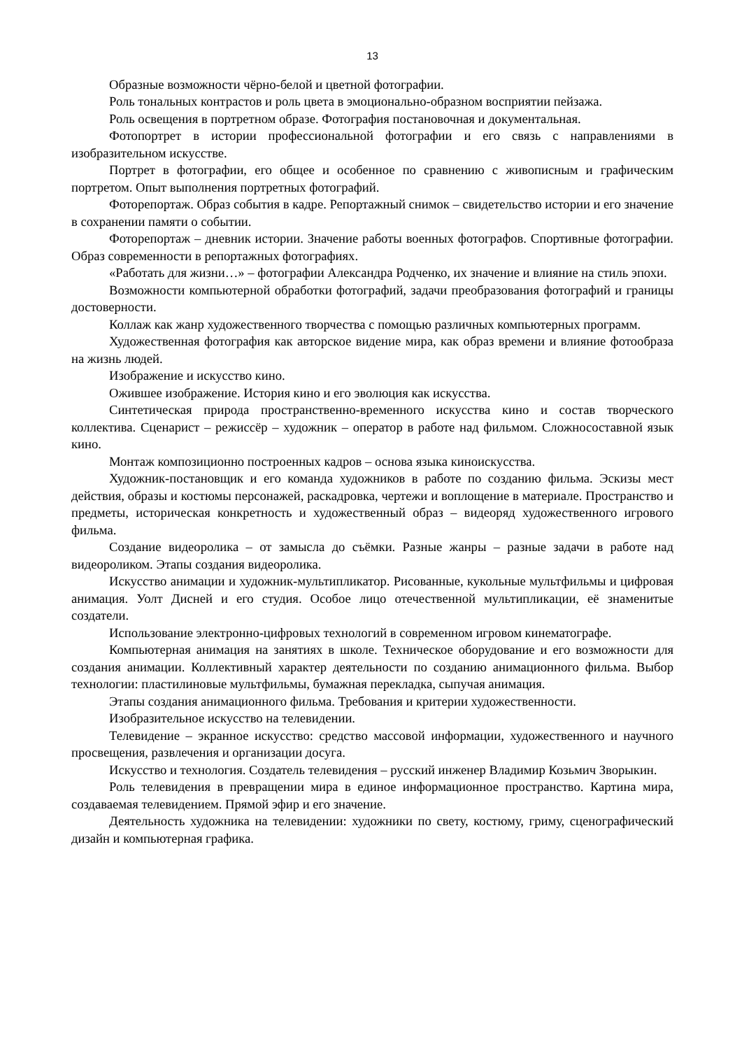13
Образные возможности чёрно-белой и цветной фотографии.
Роль тональных контрастов и роль цвета в эмоционально-образном восприятии пейзажа.
Роль освещения в портретном образе. Фотография постановочная и документальная.
Фотопортрет в истории профессиональной фотографии и его связь с направлениями в изобразительном искусстве.
Портрет в фотографии, его общее и особенное по сравнению с живописным и графическим портретом. Опыт выполнения портретных фотографий.
Фоторепортаж. Образ события в кадре. Репортажный снимок – свидетельство истории и его значение в сохранении памяти о событии.
Фоторепортаж – дневник истории. Значение работы военных фотографов. Спортивные фотографии. Образ современности в репортажных фотографиях.
«Работать для жизни…» – фотографии Александра Родченко, их значение и влияние на стиль эпохи.
Возможности компьютерной обработки фотографий, задачи преобразования фотографий и границы достоверности.
Коллаж как жанр художественного творчества с помощью различных компьютерных программ.
Художественная фотография как авторское видение мира, как образ времени и влияние фотообраза на жизнь людей.
Изображение и искусство кино.
Ожившее изображение. История кино и его эволюция как искусства.
Синтетическая природа пространственно-временного искусства кино и состав творческого коллектива. Сценарист – режиссёр – художник – оператор в работе над фильмом. Сложносоставной язык кино.
Монтаж композиционно построенных кадров – основа языка киноискусства.
Художник-постановщик и его команда художников в работе по созданию фильма. Эскизы мест действия, образы и костюмы персонажей, раскадровка, чертежи и воплощение в материале. Пространство и предметы, историческая конкретность и художественный образ – видеоряд художественного игрового фильма.
Создание видеоролика – от замысла до съёмки. Разные жанры – разные задачи в работе над видеороликом. Этапы создания видеоролика.
Искусство анимации и художник-мультипликатор. Рисованные, кукольные мультфильмы и цифровая анимация. Уолт Дисней и его студия. Особое лицо отечественной мультипликации, её знаменитые создатели.
Использование электронно-цифровых технологий в современном игровом кинематографе.
Компьютерная анимация на занятиях в школе. Техническое оборудование и его возможности для создания анимации. Коллективный характер деятельности по созданию анимационного фильма. Выбор технологии: пластилиновые мультфильмы, бумажная перекладка, сыпучая анимация.
Этапы создания анимационного фильма. Требования и критерии художественности.
Изобразительное искусство на телевидении.
Телевидение – экранное искусство: средство массовой информации, художественного и научного просвещения, развлечения и организации досуга.
Искусство и технология. Создатель телевидения – русский инженер Владимир Козьмич Зворыкин.
Роль телевидения в превращении мира в единое информационное пространство. Картина мира, создаваемая телевидением. Прямой эфир и его значение.
Деятельность художника на телевидении: художники по свету, костюму, гриму, сценографический дизайн и компьютерная графика.